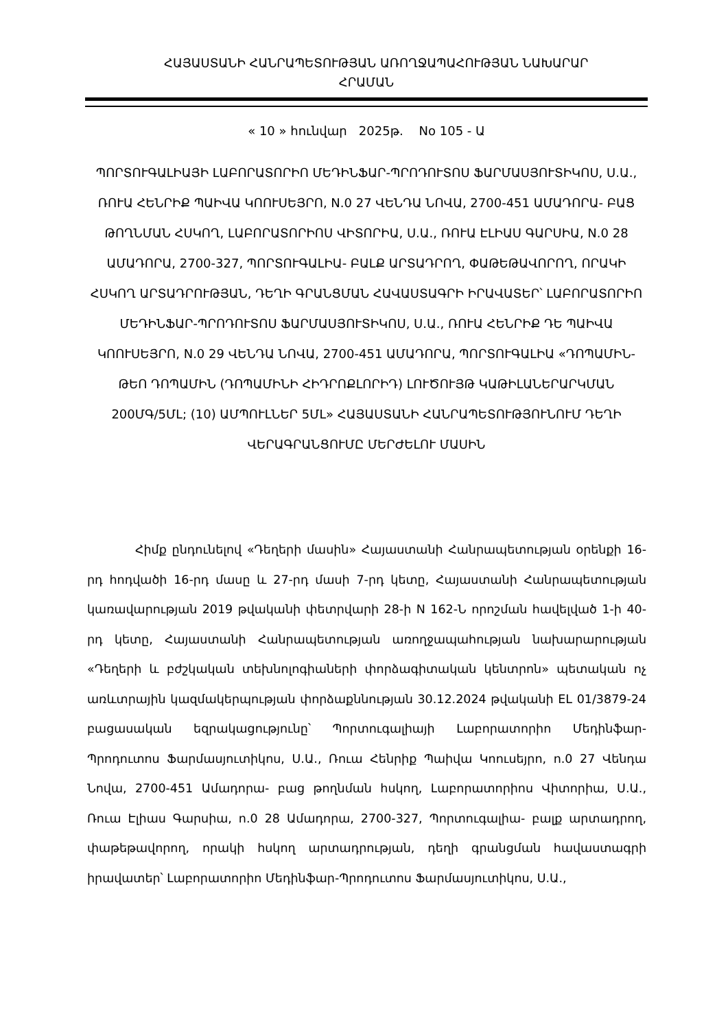ՀԱՅԱՍՏԱՆԻ ՀԱՆՐԱՊԵՏՈՒԹՅԱՆ ԱՌՈՂՋԱՊԱՀՈՒԹՅԱՆ ՆԱԽԱՐԱՐ
ՀՐԱՄԱՆ
« 10 » հունվար 2025թ. No 105 - Ա
ՊՈՐՏՈՒԳԱԼԻԱՅԻ ԼԱԲՈՐԱՏՈՐԻՈ ՄԵԴԻՆՖԱՐ-ՊՐՈԴՈՒՏՈՍ ՖԱՐՄԱՍՅՈՒՏԻԿՈՍ, Ս.Ա., ՌՈՒԱ ՀԵՆՐԻՔ ՊԱԻՎԱ ԿՈՈՒՍԵՅՐՈ, N.0 27 ՎԵՆԴԱ ՆՈՎԱ, 2700-451 ԱՄԱԴՈՐԱ- ԲԱՑ ԹՈՂՆՄԱՆ ՀՍԿՈՂ, ԼԱԲՈՐԱՏՈՐԻՈՍ ՎԻՏՈՐԻԱ, Ս.Ա., ՌՈՒԱ ԷԼԻԱՍ ԳԱՐՍԻԱ, N.0 28 ԱՄԱԴՈՐԱ, 2700-327, ՊՈՐՏՈՒԳԱԼԻԱ- ԲԱԼՔ ԱՐՏԱԴՐՈՂ, ՓԱԹԵԹԱՎՈՐՈՂ, ՈՐԱԿԻ ՀՍԿՈՂ ԱՐՏԱԴՐՈՒԹՅԱՆ, ԴԵՂԻ ԳՐԱՆՑՄԱՆ ՀԱՎԱՍՏԱԳՐԻ ԻՐԱՎԱՏԵՐ՝ ԼԱԲՈՐԱՏՈՐԻՈ ՄԵԴԻՆՖԱՐ-ՊՐՈԴՈՒՏՈՍ ՖԱՐՄԱՍՅՈՒՏԻԿՈՍ, Ս.Ա., ՌՈՒԱ ՀԵՆՐԻՔ ԴԵ ՊԱԻՎԱ ԿՈՈՒՍԵՅՐՈ, N.0 29 ՎԵՆԴԱ ՆՈՎԱ, 2700-451 ԱՄԱԴՈՐԱ, ՊՈՐՏՈՒԳԱԼԻԱ «ԴՈՊԱՄԻՆ-ԹԵՈ ԴՈՊԱՄԻՆ (ԴՈՊԱՄԻՆԻ ՀԻԴՐՈՔԼՈՐԻԴ) ԼՈՒԾՈՒՅԹ ԿԱԹԻԼԱՆԵՐԱՐԿՄԱՆ 200ՄԳ/5ՄԼ; (10) ԱՄՊՈՒԼՆԵՐ 5ՄԼ» ՀԱՅԱՍՏԱՆԻ ՀԱՆՐԱՊԵՏՈՒԹՅՈՒՆՈՒՄ ԴԵՂԻ ՎԵՐԱԳՐԱՆՑՈՒՄԸ ՄԵՐԺԵԼՈՒ ՄԱՍԻՆ
Հիմք ընդունելով «Դեղերի մասին» Հայաստանի Հանրապետության օրենքի 16-րդ հոդվածի 16-րդ մասը և 27-րդ մասի 7-րդ կետը, Հայաստանի Հանրապետության կառավարության 2019 թվականի փետրվարի 28-ի N 162-Ն որոշման հավելված 1-ի 40-րդ կետը, Հայաստանի Հանրապետության առողջապահության նախարարության «Դեղերի և բժշկական տեխնոլոգիաների փորձագիտական կենտրոն» պետական ոչ առևտրային կազմակերպության փորձաքննության 30.12.2024 թվականի EL 01/3879-24 բացասական եզրակացությունը՝ Պորտուգալիայի Լաբորատորիո Մեդինֆար-Պրոդուտոս Ֆարմասյուտիկոս, Ս.Ա., Ռուա Հենրիք Պաիվա Կոուսեյրո, n.0 27 Վենդա Նովա, 2700-451 Ամադորա- բաց թողնման հսկող, Լաբորատորիոս Վիտորիա, Ս.Ա., Ռուա Էլիաս Գարսիա, n.0 28 Ամադորա, 2700-327, Պորտուգալիա- բալք արտադրող, փաթեթավորող, որակի հսկող արտադրության, դեղի գրանցման հավաստագրի իրավատեր՝ Լաբորատորիո Մեդինֆար-Պրոդուտոս Ֆարմասյուտիկոս, Ս.Ա.,